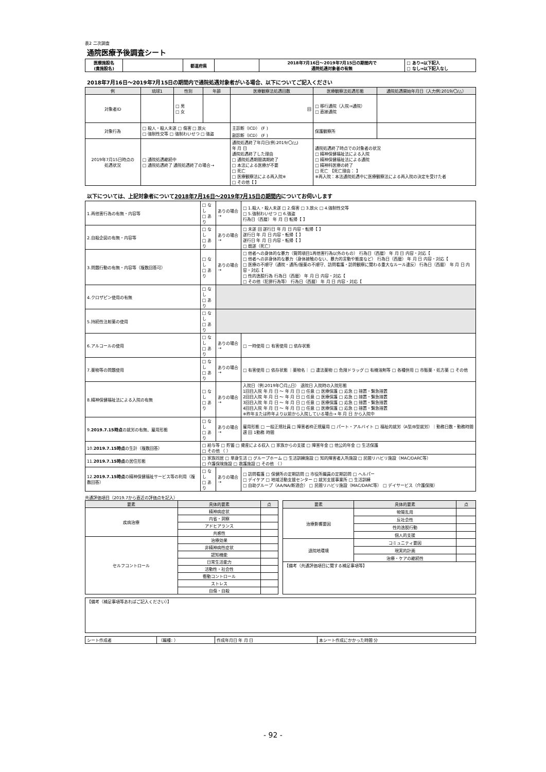表2 二次調査
通院医療予後調査シート
| 医療施設名 (貴施設名) | | 都道府県 | | 2018年7月16日～2019年7月15日の期間内で 通院処遇対象者の有無 | □ あり⇒以下記入 □ なし⇒以下記入なし |
2018年7月16日～2019年7月15日の期間内で通院処遇対象者がいる場合、以下についてご記入ください
| 例 | 琉球1 | 性別 | 年齢 | 医療観察法処遇回数 | 医療観察法処遇形態 | 通院処遇開始年月日（入力例:2019/〇/△） |
| --- | --- | --- | --- | --- | --- | --- |
| 対象者ID | | □ 男 □ 女 | | 回 | □ 移行通院（入院⇒通院） □ 直接通院 | |
| 対象行為 | □ 殺人・殺人未遂 □ 傷害 □ 放火 □ 強制性交等 □ 強制わいせつ □ 強盗 | | | 主診断（ICD） (F ) 副診断（ICD） (F ) | 保護観察所 | |
| 2019年7月15日時点の 処遇状況 | □ 通院処遇継続中 □ 通院処遇終了 通院処遇終了の場合→ | | | 通院処遇終了年月日(例:2019/〇/△) 年 月 日 通院処遇終了した理由 □ 通院処遇期間満期終了 □ 本法による医療が不要 □ 死亡 □ 医療観察法による再入院※ □ その他【 】 | 通院処遇終了時点での対象者の状況 □ 精神保健福祉法による入院 □ 精神保健福祉法による通院 □ 精神科医療の終了 □ 死亡 【死亡理由： 】 ※再入院：本法通院処遇中に医療観察法による再入院の決定を受けた者 | |
以下については、上記対象者について2018年7月16日～2019年7月15日の期間内についてお伺いします
| 1.再他害行為の有無・内容等 | □ なし □ あり | ありの場合→ | □ 1.殺人・殺人未遂 □ 2.傷害 □ 3.放火 □ 4.強制性交等 □ 5.強制わいせつ □ 6.強盗 行為日（西暦） 年 月 日 転帰【 】 |
| 2.自殺企図の有無・内容等 | □ なし □ あり | ありの場合→ | □ 未遂 回 遂行日 年 月 日 内容・転帰【 】 遂行日 年 月 日 内容・転帰【 】 遂行日 年 月 日 内容・転帰【 】 □ 既遂（死亡） |
| 3.問題行動の有無・内容等（複数回答可） | □ なし □ あり | ありの場合→ | □ 他者への身体的な暴力（質問項目1再他害行為以外のもの） 行為日（西暦） 年 月 日 内容・対応【 □ 他者への非身体的な暴力（身体接触のない、暴力的言動や態度など） 行為日（西暦） 年 月 日 内容・対応【 □ 医療の不順守（通院・通所/服薬の不順守、訪問看護・訪問観察に関わる重大なルール違反） 行為日（西暦） 年 月 日 内容・対応【 □ 性的逸脱行為 行為日（西暦） 年 月 日 内容・対応【 □ その他（犯罪行為等） 行為日（西暦） 年 月 日 内容・対応【 |
| 4.クロザピン使用の有無 | □ なし □ あり | | |
| 5.持続性注射薬の使用 | □ なし □ あり | | |
| 6.アルコールの使用 | □ なし □ あり | ありの場合→ | □ 一時使用 □ 有害使用 □ 依存状態 |
| 7.薬物等の問題使用 | □ なし □ あり | ありの場合→ | □ 有害使用 □ 依存状態 ｜薬物名｜ □ 違法薬物 □ 危険ドラッグ □ 有機溶剤等 □ 各種併用 □ 市販薬・処方薬 □ その他 |
| 8.精神保健福祉法による入院の有無 | □ なし □ あり | ありの場合→ | 入院日（例:2019年〇月△日） 退院日 入院時の入院形態 1回目入院 年 月 日 ～ 年 月 日 □ 任意 □ 医療保護 □ 応急 □ 措置・緊急措置 2回目入院 年 月 日 ～ 年 月 日 □ 任意 □ 医療保護 □ 応急 □ 措置・緊急措置 3回目入院 年 月 日 ～ 年 月 日 □ 任意 □ 医療保護 □ 応急 □ 措置・緊急措置 4回目入院 年 月 日 ～ 年 月 日 □ 任意 □ 医療保護 □ 応急 □ 措置・緊急措置 ※昨年または昨年より以前から入院している場合→ 年 月 日 から入院中 |
| 9. 2019.7.15時点 の就労の有無、雇用形態 | □ なし □ あり | ありの場合→ | 雇用形態 □ 一般正規社員 □ 障害者枠正規雇用 □ パート・アルバイト □ 福祉的就労（A型/B型就労）｜勤務日数・勤務時間 週 回 1勤務 時間 |
| 10. 2019.7.15時点 の生計（複数回答） | □ 給与等 □ 貯蓄 □ 資産による収入 □ 家族からの支援 □ 障害年金 □ 他公的年金 □ 生活保護 □ その他 （ ） | | |
| 11. 2019.7.15時点 の居住形態 | □ 家族同居 □ 単身生活 □ グループホーム □ 生活訓練施設 □ 知的障害者入所施設 □ 民間リハビリ施設（MAC/DARC等） □ 介護保険施設 □ 救護施設 □ その他 （ ） | | |
| 12. 2019.7.15時点 の精神保健福祉サービス等の利用（複数回答） | □ なし □ あり | ありの場合→ | □ 訪問看護 □ 保健所の定期訪問 □ 市役所職員の定期訪問 □ ヘルパー □ デイケア □ 地域活動支援センター □ 就労支援事業所 □ 生活訓練 □ 自助グループ（AA/NA/断酒会） □ 民間リハビリ施設（MAC/DARC等） □ デイサービス（介護保険） |
共通評価項目（2019.7から直近の評価点を記入）
| 要素 | 具体的要素 | 点 |
| --- | --- | --- |
| 疾病治療 | 精神病症状 | |
| | 内省・洞察 | |
| | アドヒアランス | |
| | 共感性 | |
| セルフコントロール | 治療効果 | |
| | 非精神病性症状 | |
| | 認知機能 | |
| | 日常生活能力 | |
| | 活動性・社会性 | |
| | 衝動コントロール | |
| | ストレス | |
| | 自傷・自殺 | |
| 要素 | 具体的要素 | 点 |
| --- | --- | --- |
| 治療影響要因 | 物質乱用 | |
| | 反社会性 | |
| | 性的逸脱行動 | |
| | 個人的支援 | |
| 退院地環境 | コミュニティ要因 | |
| | 現実的計画 | |
| | 治療・ケアの継続性 | |
| 【備考（共通評価項目に関する補足事項等】 | | |
| 【備考（補足事項等あればご記入ください）】 |
| シート作成者 | （職種: ） | 作成年月日 年 月 日 | 本シート作成にかかった時間 分 |
- 92 -